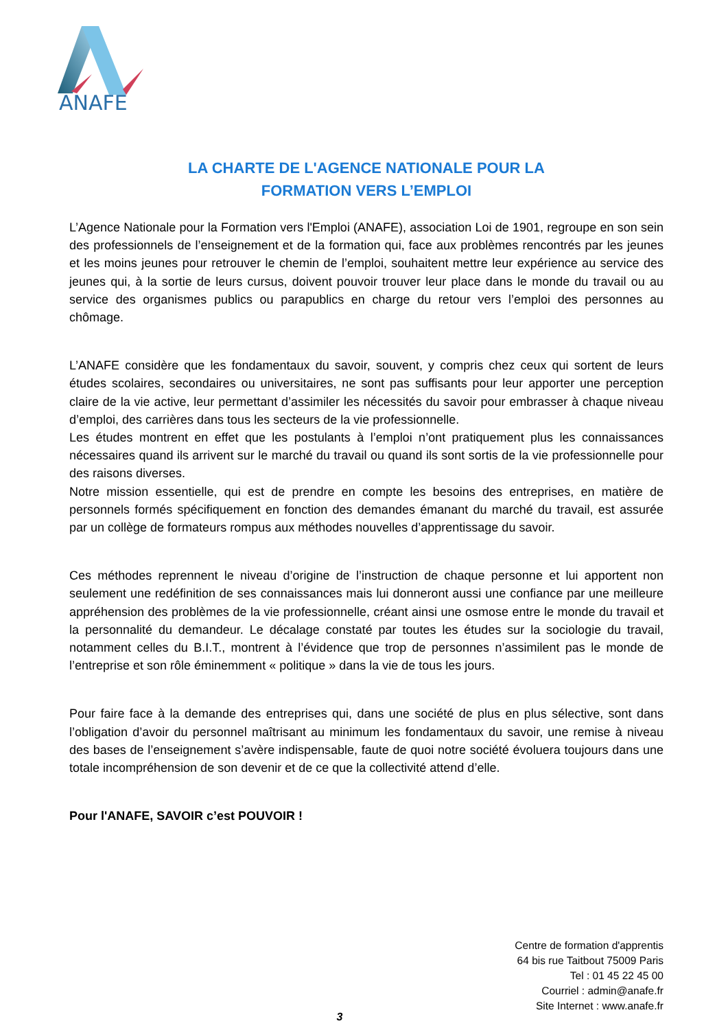ANAFE
LA CHARTE DE L'AGENCE NATIONALE POUR LA
FORMATION VERS L’EMPLOI
L’Agence Nationale pour la Formation vers l'Emploi (ANAFE), association Loi de 1901, regroupe en son sein des professionnels de l’enseignement et de la formation qui, face aux problèmes rencontrés par les jeunes et les moins jeunes pour retrouver le chemin de l’emploi, souhaitent mettre leur expérience au service des jeunes qui, à la sortie de leurs cursus, doivent pouvoir trouver leur place dans le monde du travail ou au service des organismes publics ou parapublics en charge du retour vers l’emploi des personnes au chômage.
L’ANAFE considère que les fondamentaux du savoir, souvent, y compris chez ceux qui sortent de leurs études scolaires, secondaires ou universitaires, ne sont pas suffisants pour leur apporter une perception claire de la vie active, leur permettant d’assimiler les nécessités du savoir pour embrasser à chaque niveau d’emploi, des carrières dans tous les secteurs de la vie professionnelle.
Les études montrent en effet que les postulants à l’emploi n’ont pratiquement plus les connaissances nécessaires quand ils arrivent sur le marché du travail ou quand ils sont sortis de la vie professionnelle pour des raisons diverses.
Notre mission essentielle, qui est de prendre en compte les besoins des entreprises, en matière de personnels formés spécifiquement en fonction des demandes émanant du marché du travail, est assurée par un collège de formateurs rompus aux méthodes nouvelles d’apprentissage du savoir.
Ces méthodes reprennent le niveau d’origine de l’instruction de chaque personne et lui apportent non seulement une redéfinition de ses connaissances mais lui donneront aussi une confiance par une meilleure appréhension des problèmes de la vie professionnelle, créant ainsi une osmose entre le monde du travail et la personnalité du demandeur. Le décalage constaté par toutes les études sur la sociologie du travail, notamment celles du B.I.T., montrent à l’évidence que trop de personnes n’assimilent pas le monde de l’entreprise et son rôle éminemment « politique » dans la vie de tous les jours.
Pour faire face à la demande des entreprises qui, dans une société de plus en plus sélective, sont dans l’obligation d’avoir du personnel maîtrisant au minimum les fondamentaux du savoir, une remise à niveau des bases de l’enseignement s’avère indispensable, faute de quoi notre société évoluera toujours dans une totale incompréhension de son devenir et de ce que la collectivité attend d’elle.
Pour l'ANAFE, SAVOIR c’est POUVOIR !
Centre de formation d'apprentis
64 bis rue Taitbout 75009 Paris
Tel : 01 45 22 45 00
Courriel : admin@anafe.fr
Site Internet : www.anafe.fr
3